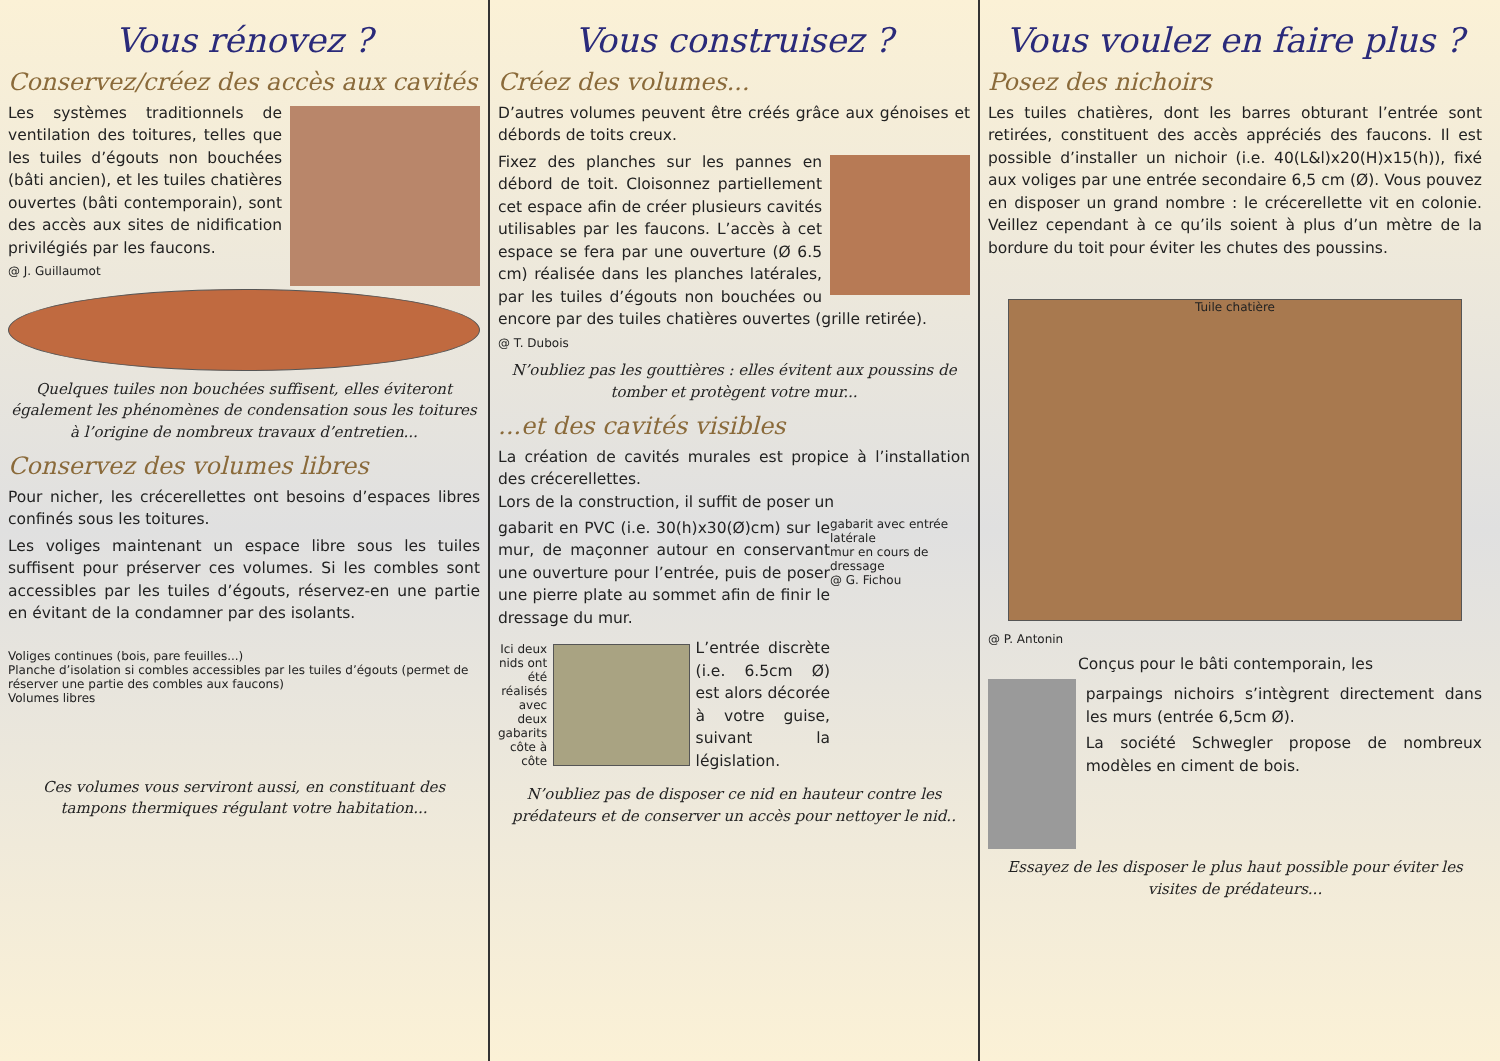Vous rénovez ?
Conservez/créez des accès aux cavités
Les systèmes traditionnels de ventilation des toitures, telles que les tuiles d’égouts non bouchées (bâti ancien), et les tuiles chatières ouvertes (bâti contemporain), sont des accès aux sites de nidification privilégiés par les faucons.
@ J. Guillaumot
Quelques tuiles non bouchées suffisent, elles éviteront également les phénomènes de condensation sous les toitures à l’origine de nombreux travaux d’entretien...
Conservez des volumes libres
Pour nicher, les crécerellettes ont besoins d’espaces libres confinés sous les toitures.
Les voliges maintenant un espace libre sous les tuiles suffisent pour préserver ces volumes. Si les combles sont accessibles par les tuiles d’égouts, réservez-en une partie en évitant de la condamner par des isolants.
Voliges continues (bois, pare feuilles...)
Planche d’isolation si combles accessibles par les tuiles d’égouts (permet de réserver une partie des combles aux faucons)
Volumes libres
Ces volumes vous serviront aussi, en constituant des tampons thermiques régulant votre habitation...
Vous construisez ?
Créez des volumes...
D’autres volumes peuvent être créés grâce aux génoises et débords de toits creux.
Fixez des planches sur les pannes en débord de toit. Cloisonnez partiellement cet espace afin de créer plusieurs cavités utilisables par les faucons. L’accès à cet espace se fera par une ouverture (Ø 6.5 cm) réalisée dans les planches latérales, par les tuiles d’égouts non bouchées ou encore par des tuiles chatières ouvertes (grille retirée).
@ T. Dubois
N’oubliez pas les gouttières : elles évitent aux poussins de tomber et protègent votre mur...
...et des cavités visibles
La création de cavités murales est propice à l’installation des crécerellettes.
Lors de la construction, il suffit de poser un
gabarit avec entrée latérale
mur en cours de dressage
@ G. Fichou
gabarit en PVC (i.e. 30(h)x30(Ø)cm) sur le mur, de maçonner autour en conservant une ouverture pour l’entrée, puis de poser une pierre plate au sommet afin de finir le dressage du mur.
Ici deux nids ont été réalisés avec deux gabarits côte à côte
L’entrée discrète (i.e. 6.5cm Ø) est alors décorée à votre guise, suivant la législation.
N’oubliez pas de disposer ce nid en hauteur contre les prédateurs et de conserver un accès pour nettoyer le nid..
Vous voulez en faire plus ?
Posez des nichoirs
Les tuiles chatières, dont les barres obturant l’entrée sont retirées, constituent des accès appréciés des faucons. Il est possible d’installer un nichoir (i.e. 40(L&l)x20(H)x15(h)), fixé aux voliges par une entrée secondaire 6,5 cm (Ø). Vous pouvez en disposer un grand nombre : le crécerellette vit en colonie. Veillez cependant à ce qu’ils soient à plus d’un mètre de la bordure du toit pour éviter les chutes des poussins.
Tuile chatière
@ P. Antonin
Conçus pour le bâti contemporain, les
parpaings nichoirs s’intègrent directement dans les murs (entrée 6,5cm Ø).
La société Schwegler propose de nombreux modèles en ciment de bois.
Essayez de les disposer le plus haut possible pour éviter les visites de prédateurs...